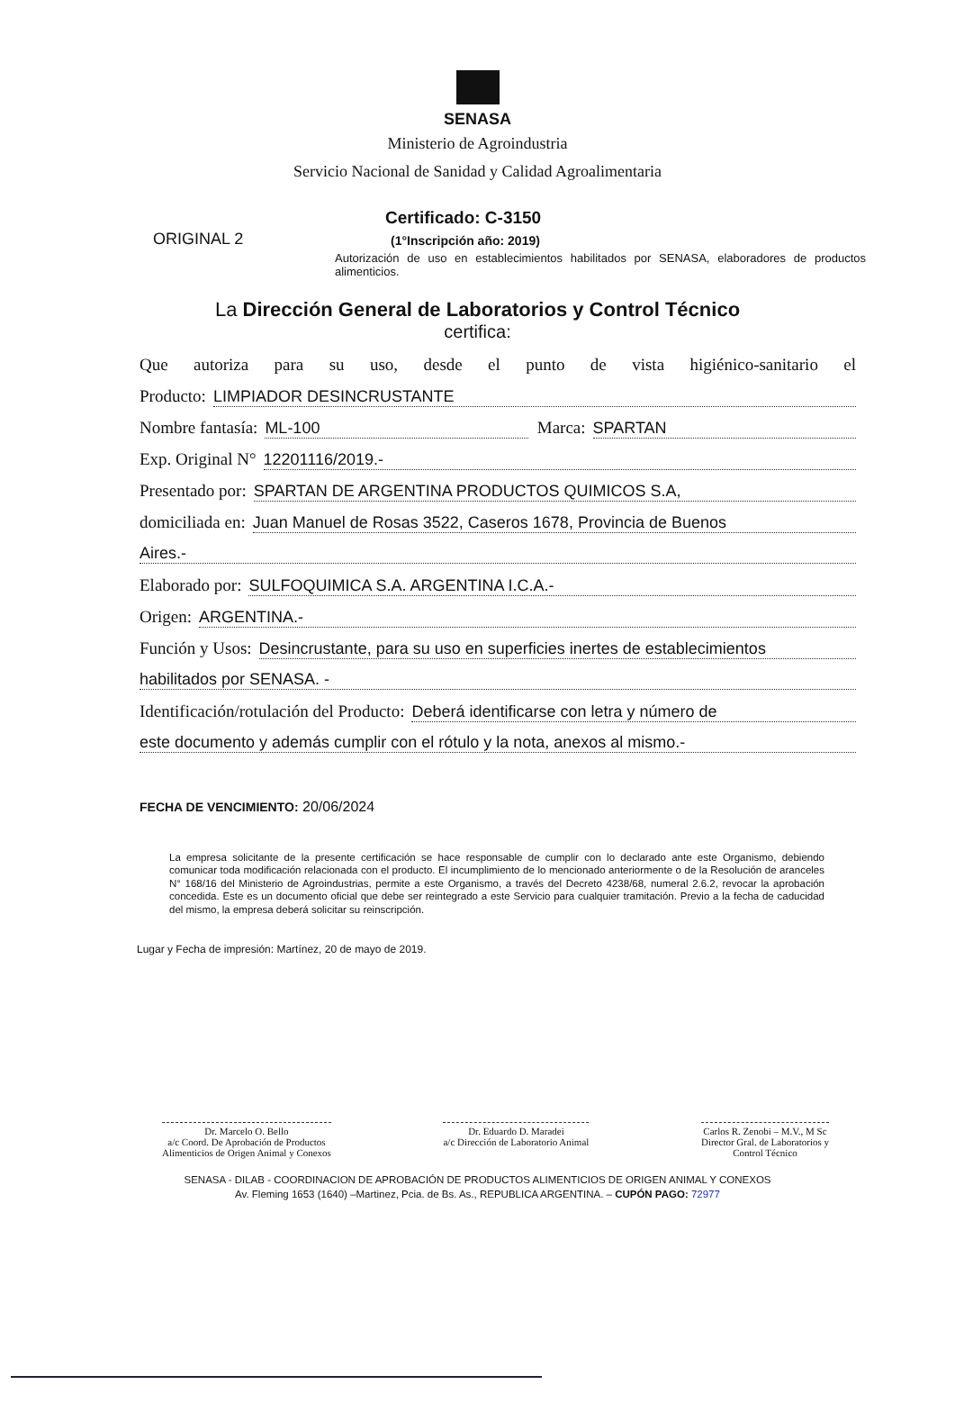SENASA
Ministerio de Agroindustria
Servicio Nacional de Sanidad y Calidad Agroalimentaria
ORIGINAL 2
Certificado: C-3150
(1°Inscripción año: 2019)
Autorización de uso en establecimientos habilitados por SENASA, elaboradores de productos alimenticios.
La Dirección General de Laboratorios y Control Técnico
certifica:
Que autoriza para su uso, desde el punto de vista higiénico-sanitario el
Producto: LIMPIADOR DESINCRUSTANTE
Nombre fantasía: ML-100 Marca: SPARTAN
Exp. Original N° 12201116/2019.-
Presentado por: SPARTAN DE ARGENTINA PRODUCTOS QUIMICOS S.A,
domiciliada en: Juan Manuel de Rosas 3522, Caseros 1678, Provincia de Buenos
Aires.-
Elaborado por: SULFOQUIMICA S.A. ARGENTINA I.C.A.-
Origen: ARGENTINA.-
Función y Usos: Desincrustante, para su uso en superficies inertes de establecimientos
habilitados por SENASA. -
Identificación/rotulación del Producto: Deberá identificarse con letra y número de
este documento y además cumplir con el rótulo y la nota, anexos al mismo.-
FECHA DE VENCIMIENTO: 20/06/2024
La empresa solicitante de la presente certificación se hace responsable de cumplir con lo declarado ante este Organismo, debiendo comunicar toda modificación relacionada con el producto. El incumplimiento de lo mencionado anteriormente o de la Resolución de aranceles N° 168/16 del Ministerio de Agroindustrias, permite a este Organismo, a través del Decreto 4238/68, numeral 2.6.2, revocar la aprobación concedida. Este es un documento oficial que debe ser reintegrado a este Servicio para cualquier tramitación. Previo a la fecha de caducidad del mismo, la empresa deberá solicitar su reinscripción.
Lugar y Fecha de impresión: Martínez, 20 de mayo de 2019.
Dr. Marcelo O. Bello
a/c Coord. De Aprobación de Productos
Alimenticios de Origen Animal y Conexos
Dr. Eduardo D. Maradei
a/c Dirección de Laboratorio Animal
Carlos R. Zenobi – M.V., M Sc
Director Gral. de Laboratorios y
Control Técnico
SENASA - DILAB - COORDINACION DE APROBACIÓN DE PRODUCTOS ALIMENTICIOS DE ORIGEN ANIMAL Y CONEXOS
Av. Fleming 1653 (1640) –Martinez, Pcia. de Bs. As., REPUBLICA ARGENTINA. – CUPÓN PAGO: 72977